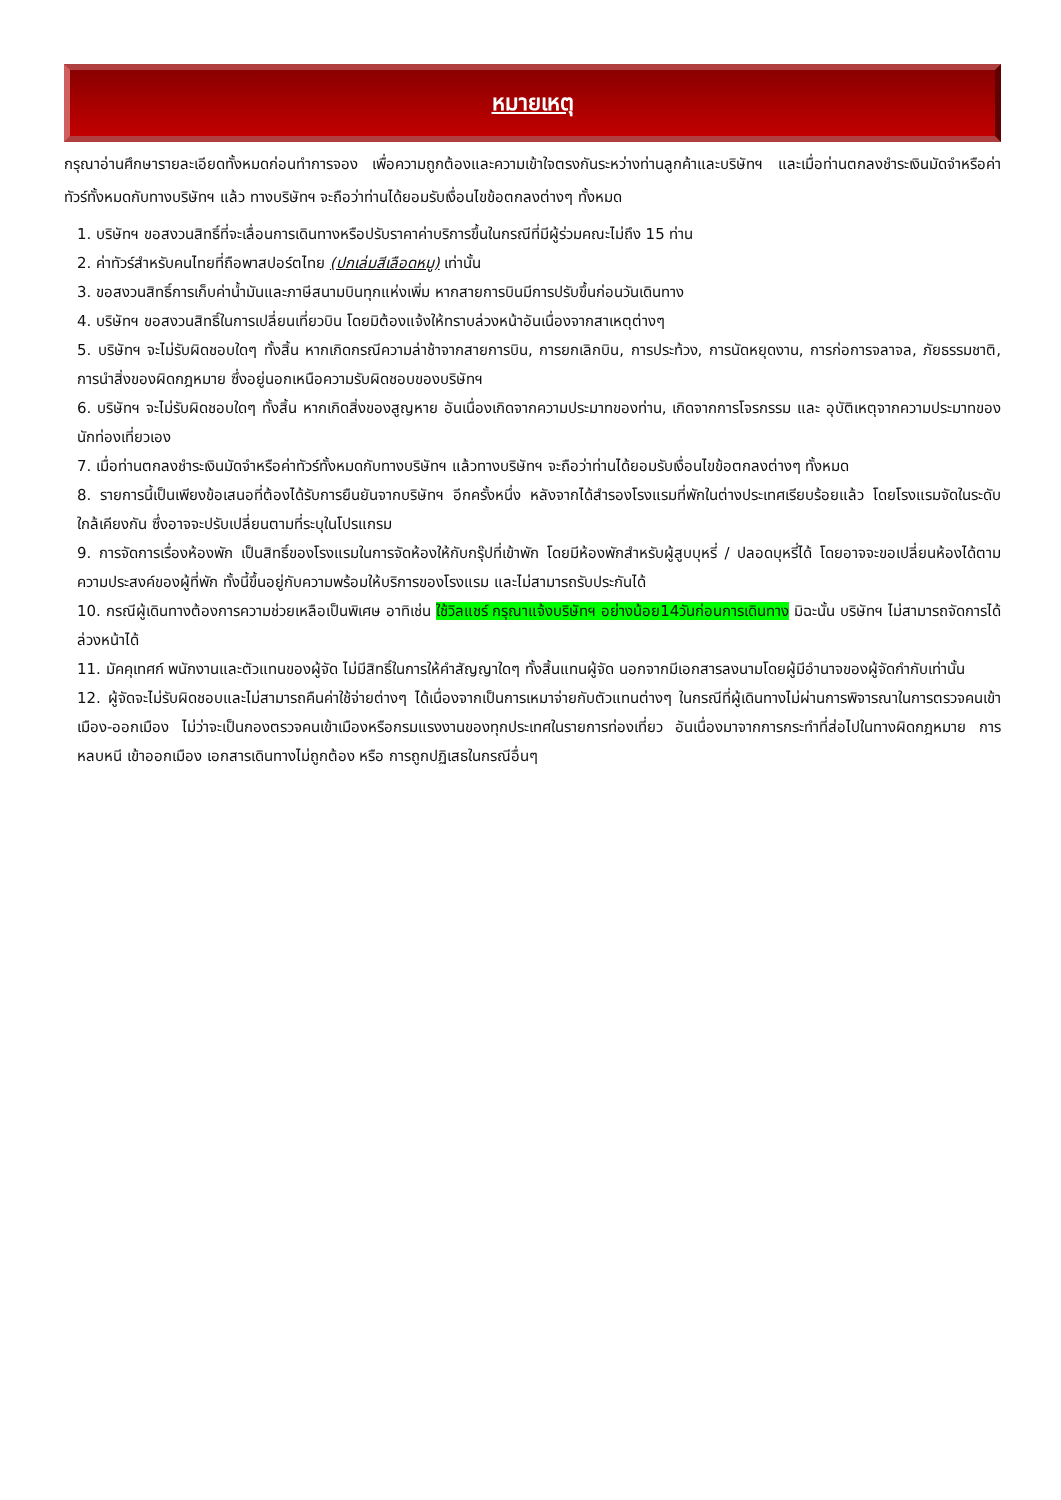หมายเหตุ
กรุณาอ่านศึกษารายละเอียดทั้งหมดก่อนทำการจอง เพื่อความถูกต้องและความเข้าใจตรงกันระหว่างท่านลูกค้าและบริษัทฯ และเมื่อท่านตกลงชำระเงินมัดจำหรือค่าทัวร์ทั้งหมดกับทางบริษัทฯ แล้ว ทางบริษัทฯ จะถือว่าท่านได้ยอมรับเงื่อนไขข้อตกลงต่างๆ ทั้งหมด
1. บริษัทฯ ขอสงวนสิทธิ์ที่จะเลื่อนการเดินทางหรือปรับราคาค่าบริการขึ้นในกรณีที่มีผู้ร่วมคณะไม่ถึง 15 ท่าน
2. ค่าทัวร์สำหรับคนไทยที่ถือพาสปอร์ตไทย (ปกเล่มสีเลือดหมู) เท่านั้น
3. ขอสงวนสิทธิ์การเก็บค่าน้ำมันและภาษีสนามบินทุกแห่งเพิ่ม หากสายการบินมีการปรับขึ้นก่อนวันเดินทาง
4. บริษัทฯ ขอสงวนสิทธิ์ในการเปลี่ยนเที่ยวบิน โดยมิต้องแจ้งให้ทราบล่วงหน้าอันเนื่องจากสาเหตุต่างๆ
5. บริษัทฯ จะไม่รับผิดชอบใดๆ ทั้งสิ้น หากเกิดกรณีความล่าช้าจากสายการบิน, การยกเลิกบิน, การประท้วง, การนัดหยุดงาน, การก่อการจลาจล, ภัยธรรมชาติ, การนำสิ่งของผิดกฎหมาย ซึ่งอยู่นอกเหนือความรับผิดชอบของบริษัทฯ
6. บริษัทฯ จะไม่รับผิดชอบใดๆ ทั้งสิ้น หากเกิดสิ่งของสูญหาย อันเนื่องเกิดจากความประมาทของท่าน, เกิดจากการโจรกรรม และ อุบัติเหตุจากความประมาทของนักท่องเที่ยวเอง
7. เมื่อท่านตกลงชำระเงินมัดจำหรือค่าทัวร์ทั้งหมดกับทางบริษัทฯ แล้วทางบริษัทฯ จะถือว่าท่านได้ยอมรับเงื่อนไขข้อตกลงต่างๆ ทั้งหมด
8. รายการนี้เป็นเพียงข้อเสนอที่ต้องได้รับการยืนยันจากบริษัทฯ อีกครั้งหนึ่ง หลังจากได้สำรองโรงแรมที่พักในต่างประเทศเรียบร้อยแล้ว โดยโรงแรมจัดในระดับใกล้เคียงกัน ซึ่งอาจจะปรับเปลี่ยนตามที่ระบุในโปรแกรม
9. การจัดการเรื่องห้องพัก เป็นสิทธิ์ของโรงแรมในการจัดห้องให้กับกรุ๊ปที่เข้าพัก โดยมีห้องพักสำหรับผู้สูบบุหรี่ / ปลอดบุหรี่ได้ โดยอาจจะขอเปลี่ยนห้องได้ตามความประสงค์ของผู้ที่พัก ทั้งนี้ขึ้นอยู่กับความพร้อมให้บริการของโรงแรม และไม่สามารถรับประกันได้
10. กรณีผู้เดินทางต้องการความช่วยเหลือเป็นพิเศษ อาทิเช่น ใช้วิลแชร์ กรุณาแจ้งบริษัทฯ อย่างน้อย14วันก่อนการเดินทาง มิฉะนั้น บริษัทฯ ไม่สามารถจัดการได้ล่วงหน้าได้
11. มัคคุเทศก์ พนักงานและตัวแทนของผู้จัด ไม่มีสิทธิ์ในการให้คำสัญญาใดๆ ทั้งสิ้นแทนผู้จัด นอกจากมีเอกสารลงนามโดยผู้มีอำนาจของผู้จัดกำกับเท่านั้น
12. ผู้จัดจะไม่รับผิดชอบและไม่สามารถคืนค่าใช้จ่ายต่างๆ ได้เนื่องจากเป็นการเหมาจ่ายกับตัวแทนต่างๆ ในกรณีที่ผู้เดินทางไม่ผ่านการพิจารณาในการตรวจคนเข้าเมือง-ออกเมือง ไม่ว่าจะเป็นกองตรวจคนเข้าเมืองหรือกรมแรงงานของทุกประเทศในรายการท่องเที่ยว อันเนื่องมาจากการกระทำที่ส่อไปในทางผิดกฎหมาย การหลบหนี เข้าออกเมือง เอกสารเดินทางไม่ถูกต้อง หรือ การถูกปฏิเสธในกรณีอื่นๆ